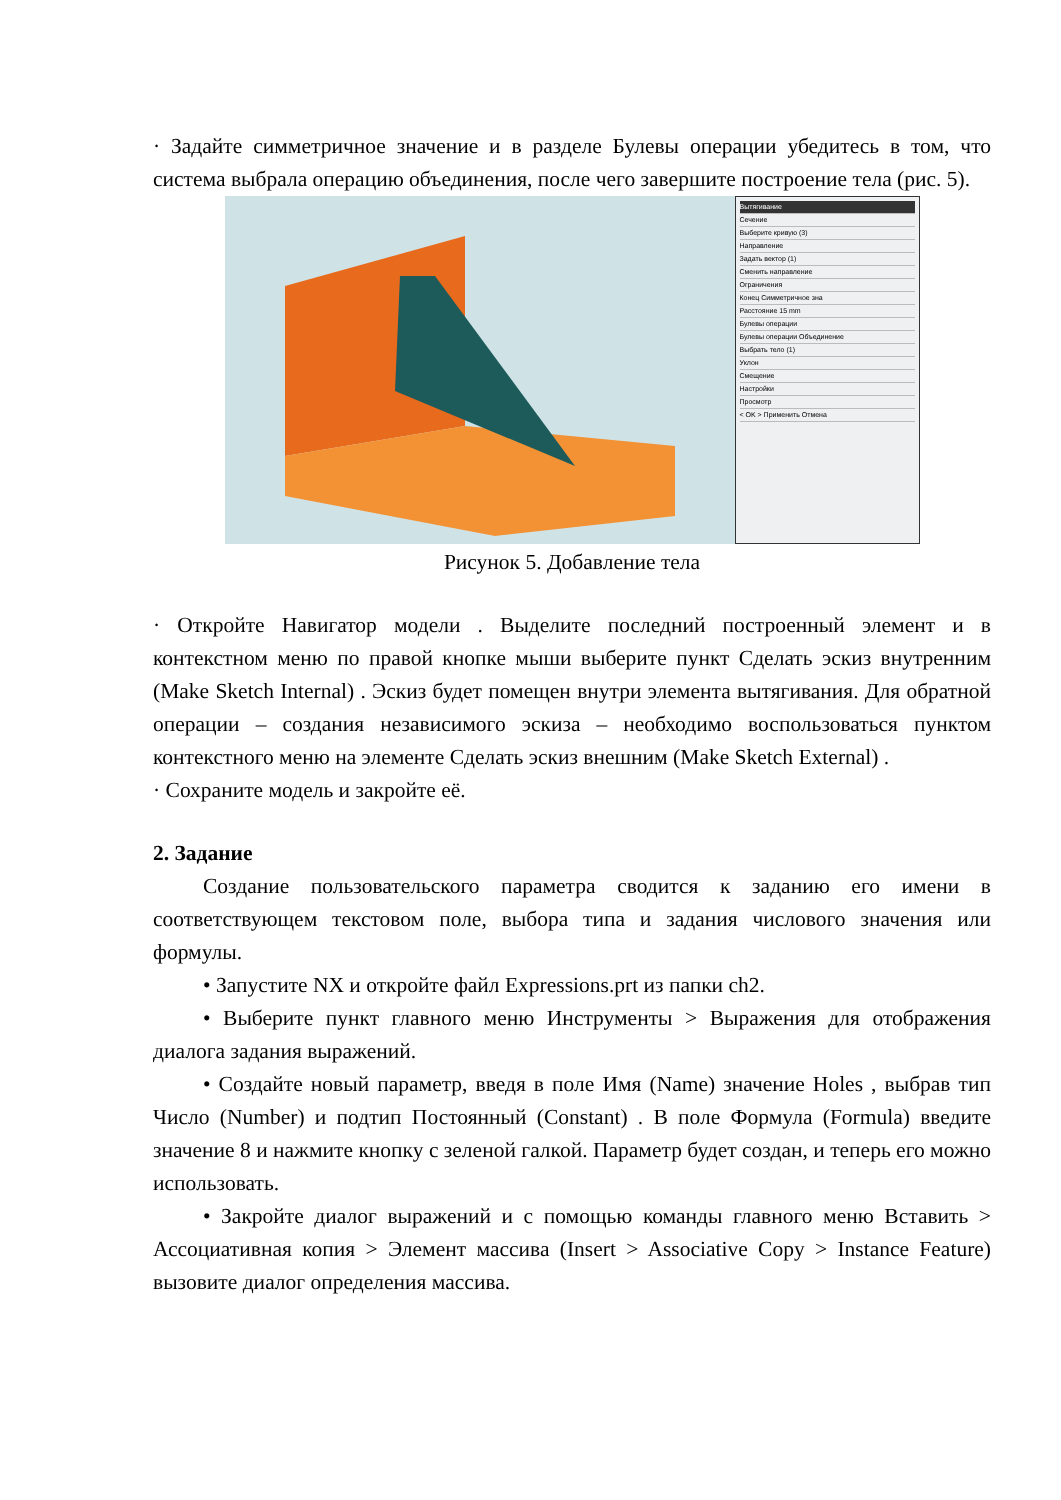· Задайте симметричное значение и в разделе Булевы операции убедитесь в том, что система выбрала операцию объединения, после чего завершите построение тела (рис. 5).
Вытягивание
Сечение
Выберите кривую (3)
Направление
Задать вектор (1)
Сменить направление
Ограничения
Конец Симметричное зна
Расстояние 15 mm
Булевы операции
Булевы операции Объединение
Выбрать тело (1)
Уклон
Смещение
Настройки
Просмотр
< OK > Применить Отмена
Рисунок 5. Добавление тела
· Откройте Навигатор модели . Выделите последний построенный элемент и в контекстном меню по правой кнопке мыши выберите пункт Сделать эскиз внутренним (Make Sketch Internal) . Эскиз будет помещен внутри элемента вытягивания. Для обратной операции – создания независимого эскиза – необходимо воспользоваться пунктом контекстного меню на элементе Сделать эскиз внешним (Make Sketch External) .
· Сохраните модель и закройте её.
2. Задание
Создание пользовательского параметра сводится к заданию его имени в соответствующем текстовом поле, выбора типа и задания числового значения или формулы.
• Запустите NX и откройте файл Expressions.prt из папки ch2.
• Выберите пункт главного меню Инструменты > Выражения для отображения диалога задания выражений.
• Создайте новый параметр, введя в поле Имя (Name) значение Holes , выбрав тип Число (Number) и подтип Постоянный (Constant) . В поле Формула (Formula) введите значение 8 и нажмите кнопку с зеленой галкой. Параметр будет создан, и теперь его можно использовать.
• Закройте диалог выражений и с помощью команды главного меню Вставить > Ассоциативная копия > Элемент массива (Insert > Associative Copy > Instance Feature) вызовите диалог определения массива.